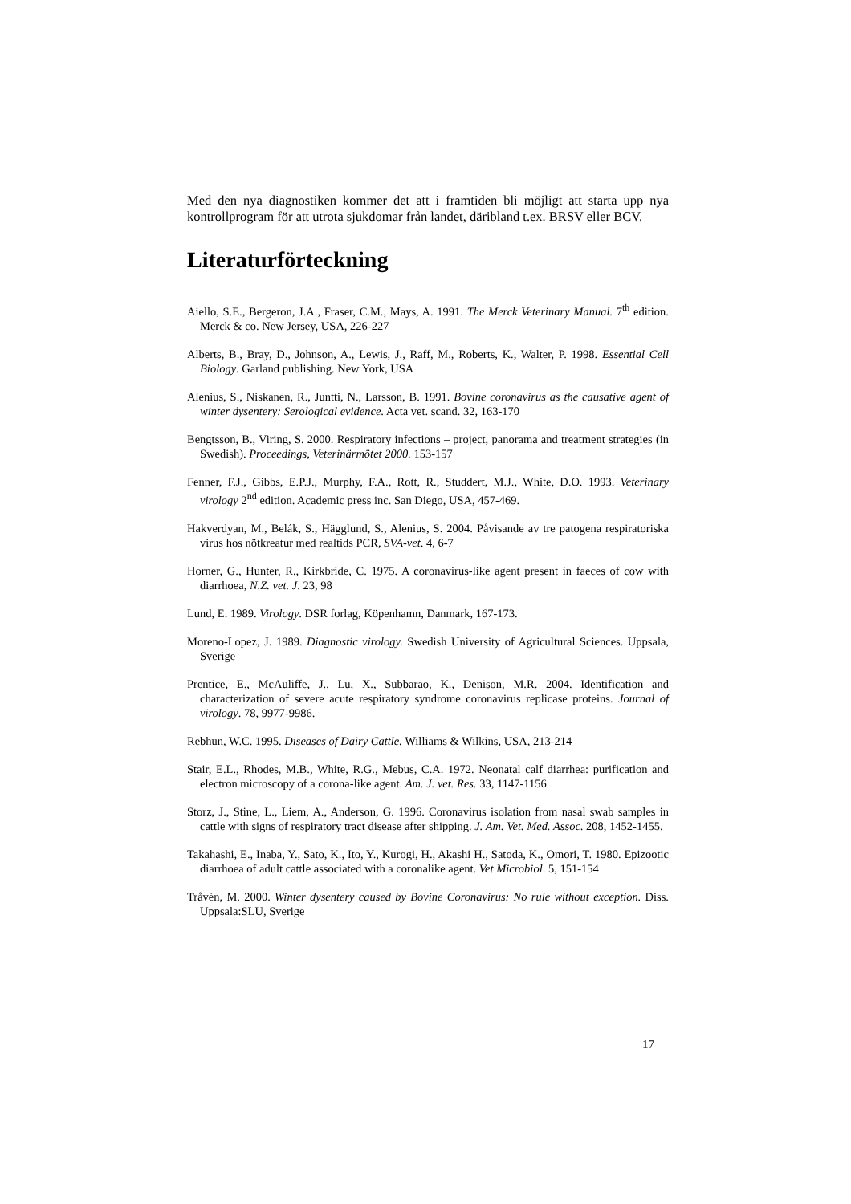Med den nya diagnostiken kommer det att i framtiden bli möjligt att starta upp nya kontrollprogram för att utrota sjukdomar från landet, däribland t.ex. BRSV eller BCV.
Literaturförteckning
Aiello, S.E., Bergeron, J.A., Fraser, C.M., Mays, A. 1991. The Merck Veterinary Manual. 7<sup>th</sup> edition. Merck & co. New Jersey, USA, 226-227
Alberts, B., Bray, D., Johnson, A., Lewis, J., Raff, M., Roberts, K., Walter, P. 1998. Essential Cell Biology. Garland publishing. New York, USA
Alenius, S., Niskanen, R., Juntti, N., Larsson, B. 1991. Bovine coronavirus as the causative agent of winter dysentery: Serological evidence. Acta vet. scand. 32, 163-170
Bengtsson, B., Viring, S. 2000. Respiratory infections – project, panorama and treatment strategies (in Swedish). Proceedings, Veterinärmötet 2000. 153-157
Fenner, F.J., Gibbs, E.P.J., Murphy, F.A., Rott, R., Studdert, M.J., White, D.O. 1993. Veterinary virology 2<sup>nd</sup> edition. Academic press inc. San Diego, USA, 457-469.
Hakverdyan, M., Belák, S., Hägglund, S., Alenius, S. 2004. Påvisande av tre patogena respiratoriska virus hos nötkreatur med realtids PCR, SVA-vet. 4, 6-7
Horner, G., Hunter, R., Kirkbride, C. 1975. A coronavirus-like agent present in faeces of cow with diarrhoea, N.Z. vet. J. 23, 98
Lund, E. 1989. Virology. DSR forlag, Köpenhamn, Danmark, 167-173.
Moreno-Lopez, J. 1989. Diagnostic virology. Swedish University of Agricultural Sciences. Uppsala, Sverige
Prentice, E., McAuliffe, J., Lu, X., Subbarao, K., Denison, M.R. 2004. Identification and characterization of severe acute respiratory syndrome coronavirus replicase proteins. Journal of virology. 78, 9977-9986.
Rebhun, W.C. 1995. Diseases of Dairy Cattle. Williams & Wilkins, USA, 213-214
Stair, E.L., Rhodes, M.B., White, R.G., Mebus, C.A. 1972. Neonatal calf diarrhea: purification and electron microscopy of a corona-like agent. Am. J. vet. Res. 33, 1147-1156
Storz, J., Stine, L., Liem, A., Anderson, G. 1996. Coronavirus isolation from nasal swab samples in cattle with signs of respiratory tract disease after shipping. J. Am. Vet. Med. Assoc. 208, 1452-1455.
Takahashi, E., Inaba, Y., Sato, K., Ito, Y., Kurogi, H., Akashi H., Satoda, K., Omori, T. 1980. Epizootic diarrhoea of adult cattle associated with a coronalike agent. Vet Microbiol. 5, 151-154
Tråvén, M. 2000. Winter dysentery caused by Bovine Coronavirus: No rule without exception. Diss. Uppsala:SLU, Sverige
17